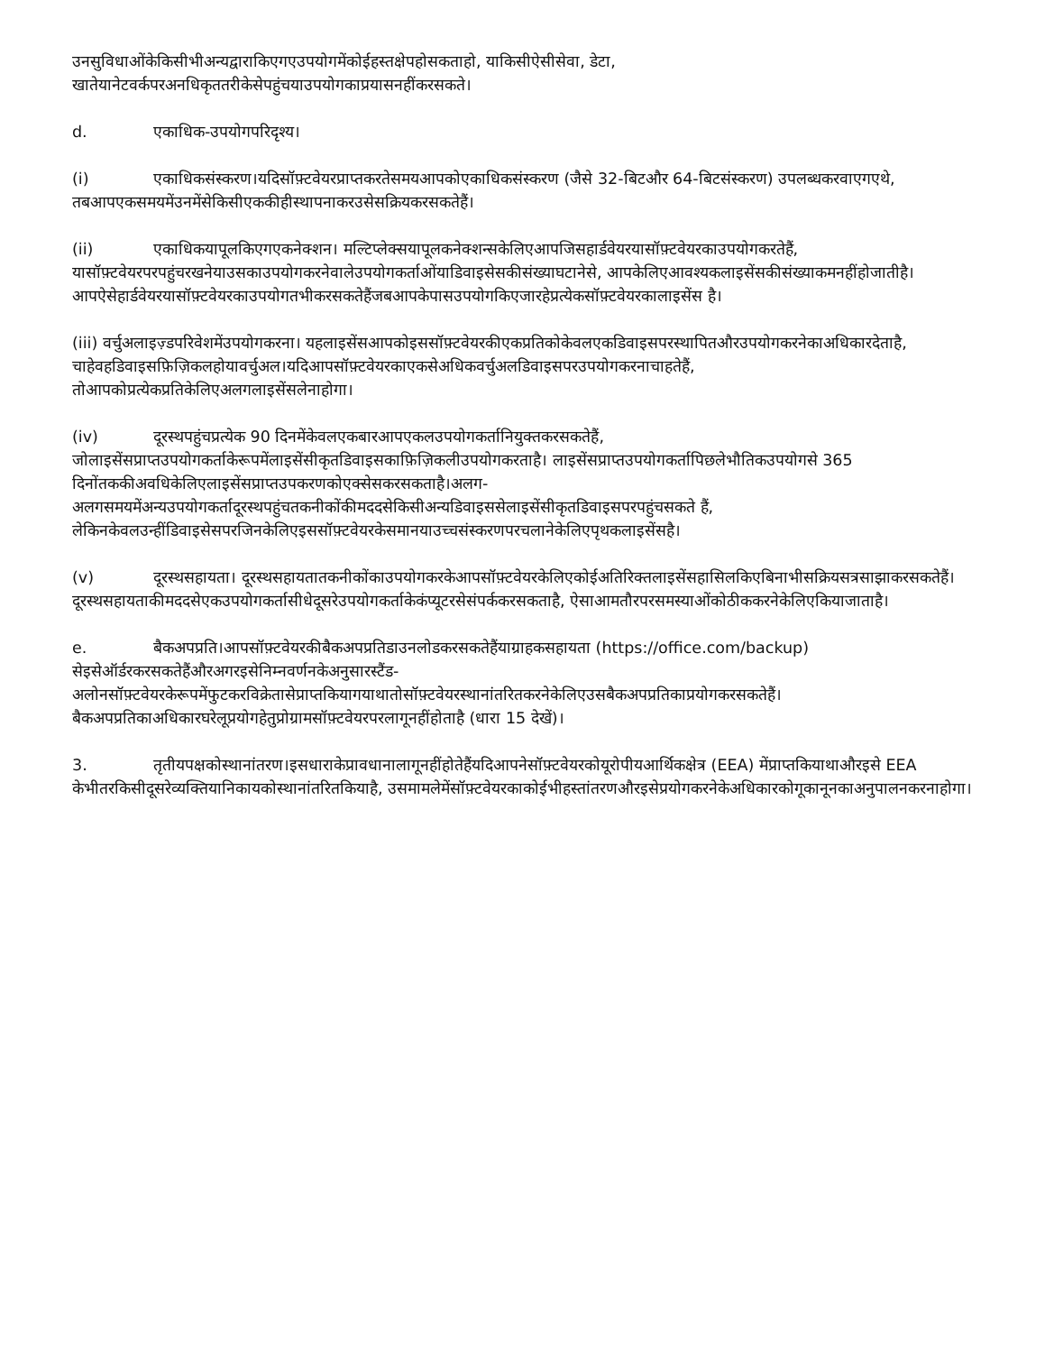उनसुविधाओंकेकिसीभीअन्यद्वाराकिएगएउपयोगमेंकोईहस्तक्षेपहोसकताहो, याकिसीऐसीसेवा, डेटा, खातेयानेटवर्कपरअनधिकृततरीकेसेपहुंचयाउपयोगकाप्रयासनहींकरसकते।
d. एकाधिक-उपयोगपरिदृश्य।
(i) एकाधिकसंस्करण।यदिसॉफ़्टवेयरप्राप्तकरतेसमयआपकोएकाधिकसंस्करण (जैसे 32-बिटऔर 64-बिटसंस्करण) उपलब्धकरवाएगएथे, तबआपएकसमयमेंउनमेंसेकिसीएककीहीस्थापनाकरउसेसक्रियकरसकतेहैं।
(ii) एकाधिकयापूलकिएगएकनेक्शन। मल्टिप्लेक्सयापूलकनेक्शन्सकेलिएआपजिसहार्डवेयरयासॉफ़्टवेयरकाउपयोगकरतेहैं, यासॉफ़्टवेयरपरपहुंचरखनेयाउसकाउपयोगकरनेवालेउपयोगकर्ताओंयाडिवाइसेसकीसंख्याघटानेसे, आपकेलिएआवश्यकलाइसेंसकीसंख्याकमनहींहोजातीहै। आपऐसेहार्डवेयरयासॉफ़्टवेयरकाउपयोगतभीकरसकतेहैंजबआपकेपासउपयोगकिएजारहेप्रत्येकसॉफ़्टवेयरकालाइसेंस है।
(iii) वर्चुअलाइज़्डपरिवेशमेंउपयोगकरना। यहलाइसेंसआपकोइससॉफ़्टवेयरकीएकप्रतिकोकेवलएकडिवाइसपरस्थापितऔरउपयोगकरनेकाअधिकारदेताहै, चाहेवहडिवाइसफ़िज़िकलहोयावर्चुअल।यदिआपसॉफ़्टवेयरकाएकसेअधिकवर्चुअलडिवाइसपरउपयोगकरनाचाहतेहैं, तोआपकोप्रत्येकप्रतिकेलिएअलगलाइसेंसलेनाहोगा।
(iv) दूरस्थपहुंचप्रत्येक 90 दिनमेंकेवलएकबारआपएकलउपयोगकर्तानियुक्तकरसकतेहैं, जोलाइसेंसप्राप्तउपयोगकर्ताकेरूपमेंलाइसेंसीकृतडिवाइसकाफ़िज़िकलीउपयोगकरताहै। लाइसेंसप्राप्तउपयोगकर्तापिछलेभौतिकउपयोगसे 365 दिनोंतककीअवधिकेलिएलाइसेंसप्राप्तउपकरणकोएक्सेसकरसकताहै।अलग-अलगसमयमेंअन्यउपयोगकर्तादूरस्थपहुंचतकनीकोंकीमददसेकिसीअन्यडिवाइससेलाइसेंसीकृतडिवाइसपरपहुंचसकते हैं, लेकिनकेवलउन्हींडिवाइसेसपरजिनकेलिएइससॉफ़्टवेयरकेसमानयाउच्चसंस्करणपरचलानेकेलिएपृथकलाइसेंसहै।
(v) दूरस्थसहायता। दूरस्थसहायतातकनीकोंकाउपयोगकरकेआपसॉफ़्टवेयरकेलिएकोईअतिरिक्तलाइसेंसहासिलकिएबिनाभीसक्रियसत्रसाझाकरसकतेहैं।दूरस्थसहायताकीमददसेएकउपयोगकर्तासीधेदूसरेउपयोगकर्ताकेकंप्यूटरसेसंपर्ककरसकताहै, ऐसाआमतौरपरसमस्याओंकोठीककरनेकेलिएकियाजाताहै।
e. बैकअपप्रति।आपसॉफ़्टवेयरकीबैकअपप्रतिडाउनलोडकरसकतेहैंयाग्राहकसहायता (https://office.com/backup) सेइसेऑर्डरकरसकतेहैंऔरअगरइसेनिम्नवर्णनकेअनुसारस्टैंड-अलोनसॉफ़्टवेयरकेरूपमेंफुटकरविक्रेतासेप्राप्तकियागयाथातोसॉफ़्टवेयरस्थानांतरितकरनेकेलिएउसबैकअपप्रतिकाप्रयोगकरसकतेहैं।बैकअपप्रतिकाअधिकारघरेलूप्रयोगहेतुप्रोग्रामसॉफ़्टवेयरपरलागूनहींहोताहै (धारा 15 देखें)।
3. तृतीयपक्षकोस्थानांतरण।इसधाराकेप्रावधानालागूनहींहोतेहैंयदिआपनेसॉफ़्टवेयरकोयूरोपीयआर्थिकक्षेत्र (EEA) मेंप्राप्तकियाथाऔरइसे EEA केभीतरकिसीदूसरेव्यक्तियानिकायकोस्थानांतरितकियाहै, उसमामलेमेंसॉफ़्टवेयरकाकोईभीहस्तांतरणऔरइसेप्रयोगकरनेकेअधिकारकोगूकानूनकाअनुपालनकरनाहोगा।